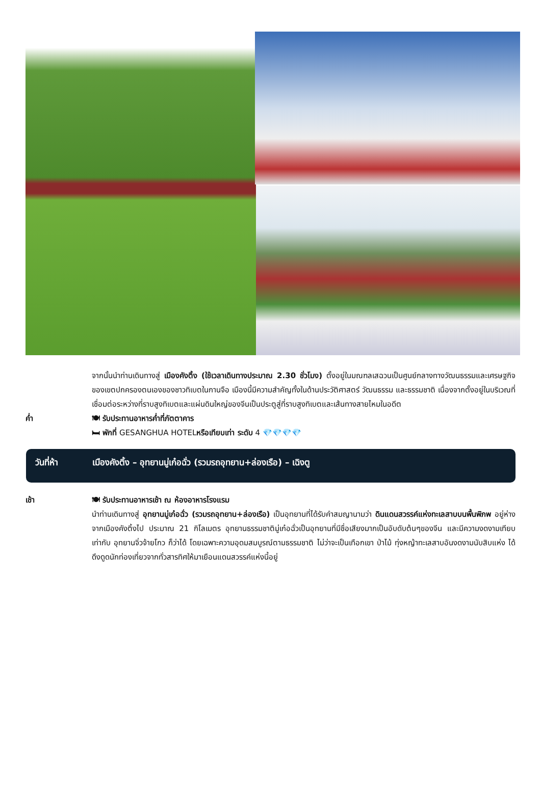จากนั้นนำท่านเดินทางสู่ เมืองคังติ้ง (ใช้เวลาเดินทางประมาณ 2.30 ชั่วโมง) ตั้งอยู่ในมณฑลเสฉวนเป็นศูนย์กลางทางวัฒนธรรมและเศรษฐกิจของเขตปกครองตนเองของชาวทิเบตในกานจือ เมืองนี้มีความสำคัญทั้งในด้านประวัติศาสตร์ วัฒนธรรม และธรรมชาติ เนื่องจากตั้งอยู่ในบริเวณที่เชื่อมต่อระหว่างที่ราบสูงทิเบตและแผ่นดินใหญ่ของจีนเป็นประตูสู่ที่ราบสูงทิเบตและเส้นทางสายไหมในอดีต
ค่ำ 🍽 รับประทานอาหารค่ำที่ภัตตาคาร
🛏 พักที่ GESANGHUA HOTELหรือเทียบเท่า ระดับ 4 💎💎💎💎
วันที่ห้า เมืองคังติ้ง – อุทยานมู่เก๋อฉั่ว (รวมรถอุทยาน+ล่องเรือ) – เฉิงตู
เช้า 🍽 รับประทานอาหารเช้า ณ ห้องอาหารโรงแรม
นำท่านเดินทางสู่ อุทยานมู่เก๋อฉั่ว (รวมรถอุทยาน+ล่องเรือ) เป็นอุทยานที่ได้รับคำสมญานามว่า ดินแดนสวรรค์แห่งทะเลสาบบนพื้นพิภพ อยู่ห่างจากเมืองคังติ้งไป ประมาณ 21 กิโลเมตร อุทยานธรรมชาติมู่เก๋อฉั่วเป็นอุทยานที่มีชื่อเสียงมากเป็นอับดับต้นๆของจีน และมีความงดงามเทียบเท่ากับ อุทยานจิ่วจ้ายโกว ก็ว่าได้ โดยเฉพาะความอุดมสมบูรณ์ตามธรรมชาติ ไม่ว่าจะเป็นเทือกเขา ป่าไม้ ทุ่งหญ้าทะเลสาบอันงดงามนับสิบแห่ง ได้ดึงดูดนักท่องเที่ยวจากทั่วสารทิศให้มาเยือนแดนสวรรค์แห่งนี้อยู่